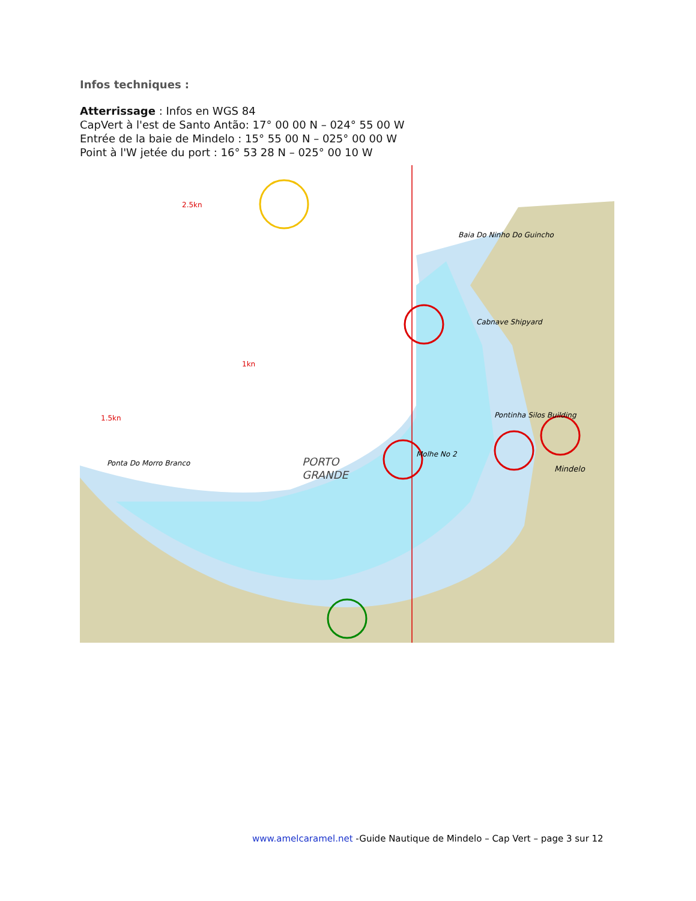Infos techniques :
Atterrissage : Infos en WGS 84
CapVert à l'est de Santo Antão: 17° 00 00 N – 024° 55 00 W
Entrée de la baie de Mindelo : 15° 55 00 N – 025° 00 00 W
Point à l'W jetée du port : 16° 53 28 N – 025° 00 10 W
PORTO
GRANDE
Mindelo
Cabnave Shipyard
Molhe No 2
Ponta Do Morro Branco
Pontinha Silos Building
Baia Do Ninho Do Guincho
1.5kn
2.5kn
1kn
www.amelcaramel.net -Guide Nautique de Mindelo – Cap Vert – page 3 sur 12